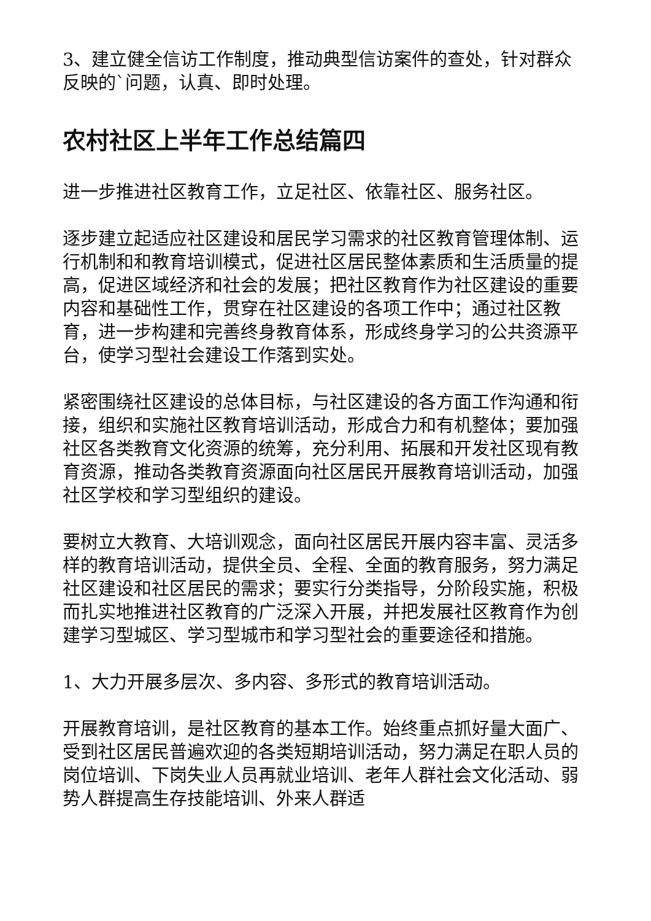3、建立健全信访工作制度，推动典型信访案件的查处，针对群众反映的`问题，认真、即时处理。
农村社区上半年工作总结篇四
进一步推进社区教育工作，立足社区、依靠社区、服务社区。
逐步建立起适应社区建设和居民学习需求的社区教育管理体制、运行机制和和教育培训模式，促进社区居民整体素质和生活质量的提高，促进区域经济和社会的发展；把社区教育作为社区建设的重要内容和基础性工作，贯穿在社区建设的各项工作中；通过社区教育，进一步构建和完善终身教育体系，形成终身学习的公共资源平台，使学习型社会建设工作落到实处。
紧密围绕社区建设的总体目标，与社区建设的各方面工作沟通和衔接，组织和实施社区教育培训活动，形成合力和有机整体；要加强社区各类教育文化资源的统筹，充分利用、拓展和开发社区现有教育资源，推动各类教育资源面向社区居民开展教育培训活动，加强社区学校和学习型组织的建设。
要树立大教育、大培训观念，面向社区居民开展内容丰富、灵活多样的教育培训活动，提供全员、全程、全面的教育服务，努力满足社区建设和社区居民的需求；要实行分类指导，分阶段实施，积极而扎实地推进社区教育的广泛深入开展，并把发展社区教育作为创建学习型城区、学习型城市和学习型社会的重要途径和措施。
1、大力开展多层次、多内容、多形式的教育培训活动。
开展教育培训，是社区教育的基本工作。始终重点抓好量大面广、受到社区居民普遍欢迎的各类短期培训活动，努力满足在职人员的岗位培训、下岗失业人员再就业培训、老年人群社会文化活动、弱势人群提高生存技能培训、外来人群适